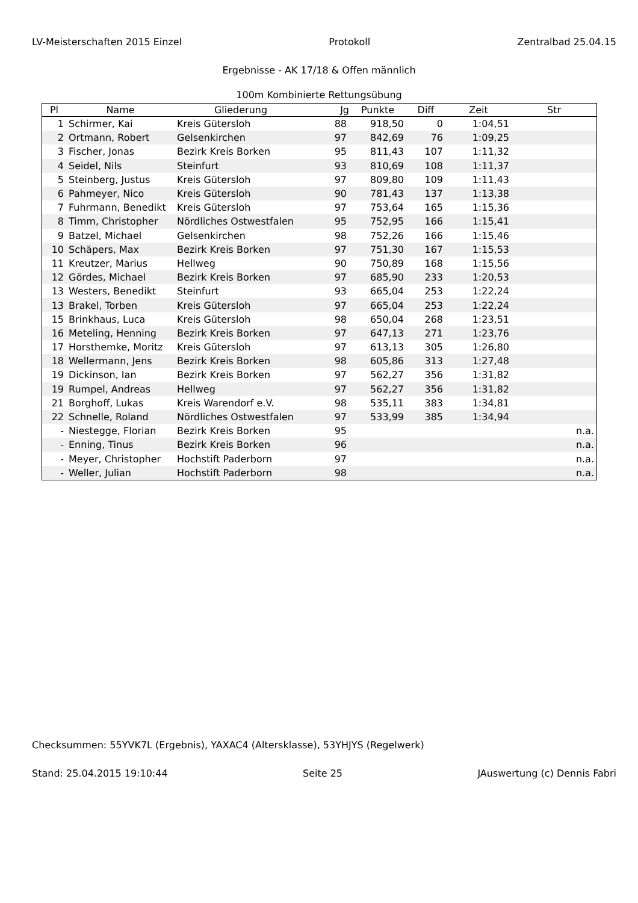LV-Meisterschaften 2015 Einzel Protokoll Zentralbad 25.04.15
Ergebnisse - AK 17/18 & Offen männlich
100m Kombinierte Rettungsübung
| Pl | Name | Gliederung | Jg | Punkte | Diff | Zeit | Str |
| --- | --- | --- | --- | --- | --- | --- | --- |
| 1 | Schirmer, Kai | Kreis Gütersloh | 88 | 918,50 | 0 | 1:04,51 | |
| 2 | Ortmann, Robert | Gelsenkirchen | 97 | 842,69 | 76 | 1:09,25 | |
| 3 | Fischer, Jonas | Bezirk Kreis Borken | 95 | 811,43 | 107 | 1:11,32 | |
| 4 | Seidel, Nils | Steinfurt | 93 | 810,69 | 108 | 1:11,37 | |
| 5 | Steinberg, Justus | Kreis Gütersloh | 97 | 809,80 | 109 | 1:11,43 | |
| 6 | Pahmeyer, Nico | Kreis Gütersloh | 90 | 781,43 | 137 | 1:13,38 | |
| 7 | Fuhrmann, Benedikt | Kreis Gütersloh | 97 | 753,64 | 165 | 1:15,36 | |
| 8 | Timm, Christopher | Nördliches Ostwestfalen | 95 | 752,95 | 166 | 1:15,41 | |
| 9 | Batzel, Michael | Gelsenkirchen | 98 | 752,26 | 166 | 1:15,46 | |
| 10 | Schäpers, Max | Bezirk Kreis Borken | 97 | 751,30 | 167 | 1:15,53 | |
| 11 | Kreutzer, Marius | Hellweg | 90 | 750,89 | 168 | 1:15,56 | |
| 12 | Gördes, Michael | Bezirk Kreis Borken | 97 | 685,90 | 233 | 1:20,53 | |
| 13 | Westers, Benedikt | Steinfurt | 93 | 665,04 | 253 | 1:22,24 | |
| 13 | Brakel, Torben | Kreis Gütersloh | 97 | 665,04 | 253 | 1:22,24 | |
| 15 | Brinkhaus, Luca | Kreis Gütersloh | 98 | 650,04 | 268 | 1:23,51 | |
| 16 | Meteling, Henning | Bezirk Kreis Borken | 97 | 647,13 | 271 | 1:23,76 | |
| 17 | Horsthemke, Moritz | Kreis Gütersloh | 97 | 613,13 | 305 | 1:26,80 | |
| 18 | Wellermann, Jens | Bezirk Kreis Borken | 98 | 605,86 | 313 | 1:27,48 | |
| 19 | Dickinson, Ian | Bezirk Kreis Borken | 97 | 562,27 | 356 | 1:31,82 | |
| 19 | Rumpel, Andreas | Hellweg | 97 | 562,27 | 356 | 1:31,82 | |
| 21 | Borghoff, Lukas | Kreis Warendorf e.V. | 98 | 535,11 | 383 | 1:34,81 | |
| 22 | Schnelle, Roland | Nördliches Ostwestfalen | 97 | 533,99 | 385 | 1:34,94 | |
| - | Niestegge, Florian | Bezirk Kreis Borken | 95 | | | | n.a. |
| - | Enning, Tinus | Bezirk Kreis Borken | 96 | | | | n.a. |
| - | Meyer, Christopher | Hochstift Paderborn | 97 | | | | n.a. |
| - | Weller, Julian | Hochstift Paderborn | 98 | | | | n.a. |
Checksummen: 55YVK7L (Ergebnis), YAXAC4 (Altersklasse), 53YHJYS (Regelwerk)
Stand: 25.04.2015 19:10:44 Seite 25 JAuswertung (c) Dennis Fabri